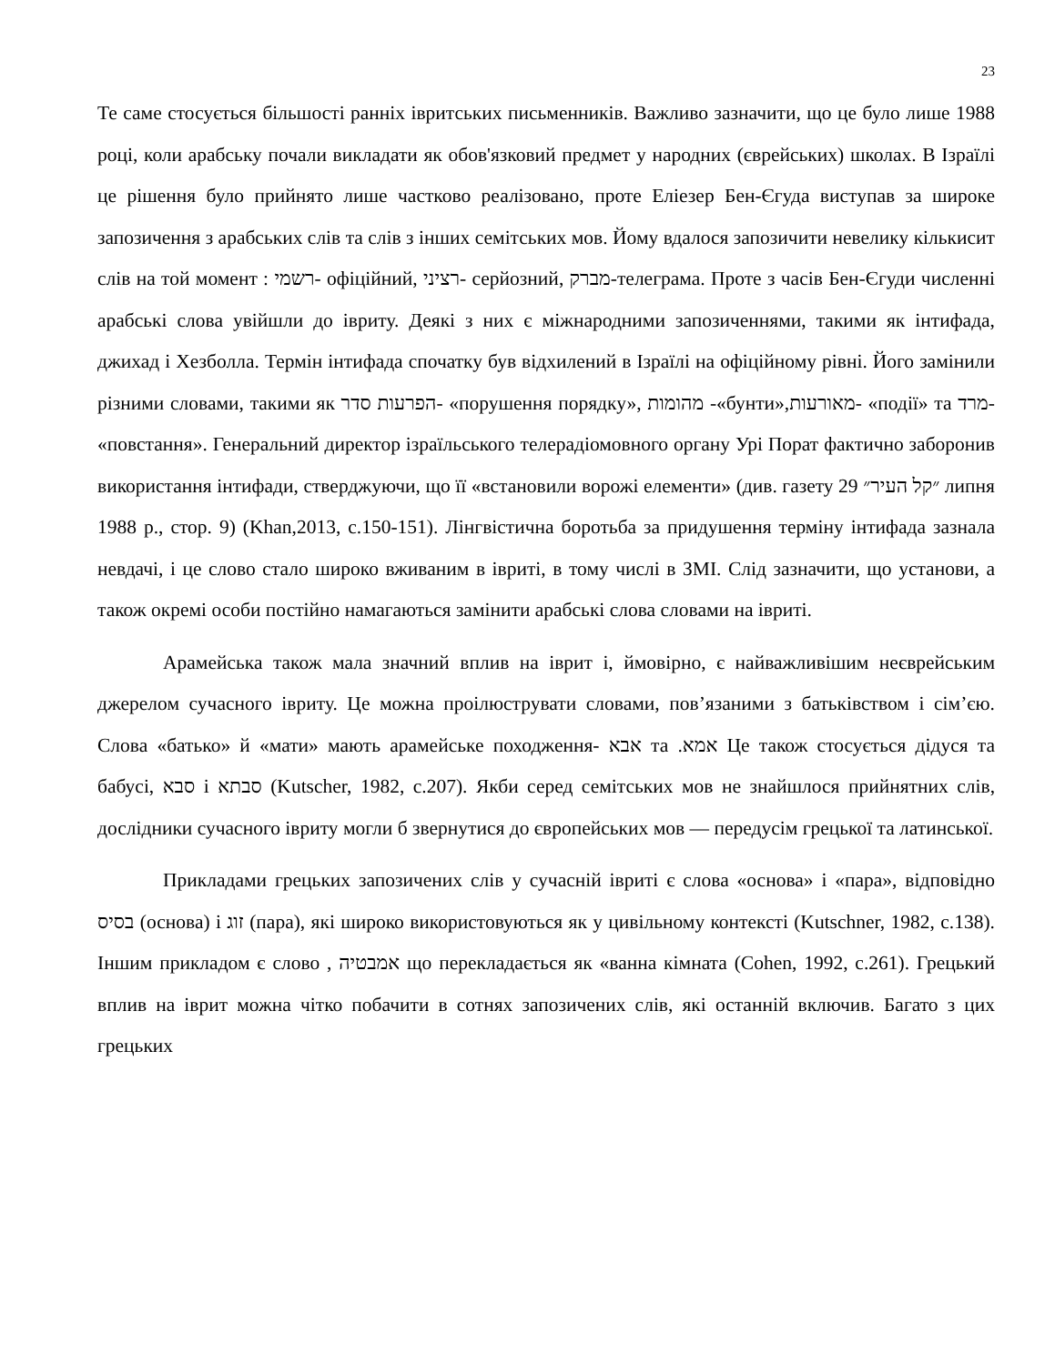23
Те саме стосується більшості ранніх івритських письменників. Важливо зазначити, що це було лише 1988 році, коли арабську почали викладати як обов'язковий предмет у народних (єврейських) школах. В Ізраїлі це рішення було прийнято лише частково реалізовано, проте Еліезер Бен-Єгуда виступав за широке запозичення з арабських слів та слів з інших семітських мов. Йому вдалося запозичити невелику кількисит слів на той момент : רשמי- офіційний, רציני- серйозний, מברק-телеграма. Проте з часів Бен-Єгуди численні арабські слова увійшли до івриту. Деякі з них є міжнародними запозиченнями, такими як інтифада, джихад і Хезболла. Термін інтифада спочатку був відхилений в Ізраїлі на офіційному рівні. Його замінили різними словами, такими як הפרעות סדר- «порушення порядку», מהומות -«бунти»,מאורעות- «події» та מרד- «повстання». Генеральний директор ізраїльського телерадіомовного органу Урі Порат фактично заборонив використання інтифади, стверджуючи, що її «встановили ворожі елементи» (див. газету 29 ״קל העיר״ липня 1988 р., стор. 9) (Khan,2013, с.150-151). Лінгвістична боротьба за придушення терміну інтифада зазнала невдачі, і це слово стало широко вживаним в івриті, в тому числі в ЗМІ. Слід зазначити, що установи, а також окремі особи постійно намагаються замінити арабські слова словами на івриті.
Арамейська також мала значний вплив на іврит і, ймовірно, є найважливішим неєврейським джерелом сучасного івриту. Це можна проілюструвати словами, пов’язаними з батьківством і сім’єю. Слова «батько» й «мати» мають арамейське походження- אבא та .אמא Це також стосується дідуся та бабусі, סבא і סבתא (Kutscher, 1982, с.207). Якби серед семітських мов не знайшлося прийнятних слів, дослідники сучасного івриту могли б звернутися до європейських мов — передусім грецької та латинської.
Прикладами грецьких запозичених слів у сучасній івриті є слова «основа» і «пара», відповідно בסיס (основа) і זוג (пара), які широко використовуються як у цивільному контексті (Kutschner, 1982, с.138). Іншим прикладом є слово , אמבטיה що перекладається як «ванна кімната (Cohen, 1992, с.261). Грецький вплив на іврит можна чітко побачити в сотнях запозичених слів, які останній включив. Багато з цих грецьких